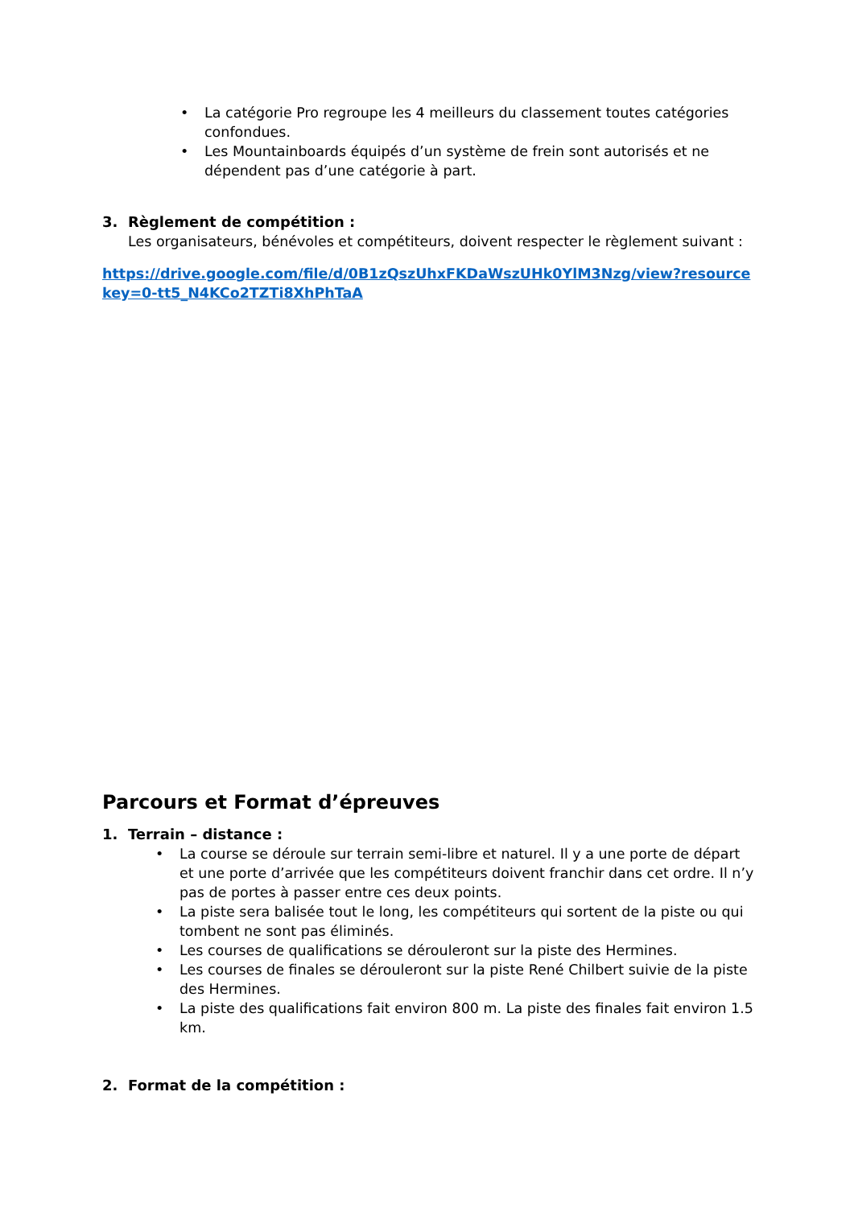• La catégorie Pro regroupe les 4 meilleurs du classement toutes catégories confondues.
• Les Mountainboards équipés d’un système de frein sont autorisés et ne dépendent pas d’une catégorie à part.
3. Règlement de compétition :
Les organisateurs, bénévoles et compétiteurs, doivent respecter le règlement suivant :
https://drive.google.com/file/d/0B1zQszUhxFKDaWszUHk0YlM3Nzg/view?resourcekey=0-tt5_N4KCo2TZTi8XhPhTaA
Parcours et Format d’épreuves
1. Terrain – distance :
• La course se déroule sur terrain semi-libre et naturel. Il y a une porte de départ et une porte d’arrivée que les compétiteurs doivent franchir dans cet ordre. Il n’y pas de portes à passer entre ces deux points.
• La piste sera balisée tout le long, les compétiteurs qui sortent de la piste ou qui tombent ne sont pas éliminés.
• Les courses de qualifications se dérouleront sur la piste des Hermines.
• Les courses de finales se dérouleront sur la piste René Chilbert suivie de la piste des Hermines.
• La piste des qualifications fait environ 800 m. La piste des finales fait environ 1.5 km.
2. Format de la compétition :